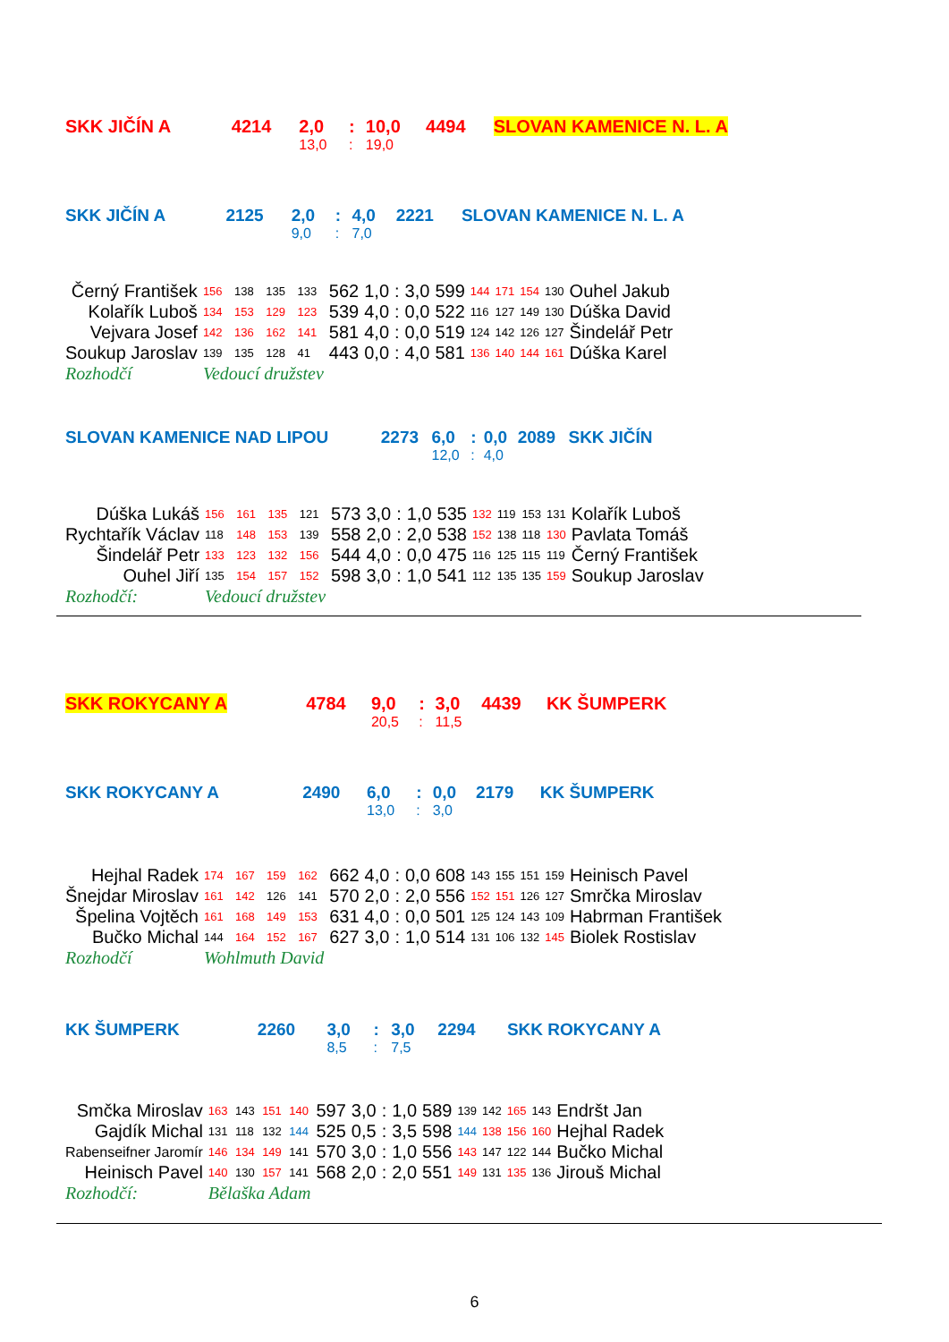| SKK JIČÍN A | 4214 | 2,0 | : | 10,0 | 4494 | SLOVAN KAMENICE N. L. A |
| | | 13,0 | : | 19,0 | | |
| SKK JIČÍN A | 2125 | 2,0 | : | 4,0 | 2221 | SLOVAN KAMENICE N. L. A |
| | | 9,0 | : | 7,0 | | |
| Černý František | 156 | 138 | 135 | 133 | 562 | 1,0 | : | 3,0 | 599 | 144 | 171 | 154 | 130 | Ouhel Jakub |
| Kolařík Luboš | 134 | 153 | 129 | 123 | 539 | 4,0 | : | 0,0 | 522 | 116 | 127 | 149 | 130 | Dúška David |
| Vejvara Josef | 142 | 136 | 162 | 141 | 581 | 4,0 | : | 0,0 | 519 | 124 | 142 | 126 | 127 | Šindelář Petr |
| Soukup Jaroslav | 139 | 135 | 128 | 41 | 443 | 0,0 | : | 4,0 | 581 | 136 | 140 | 144 | 161 | Dúška Karel |
| Rozhodčí | Vedoucí družstev | | | | | | | | | | | | | |
| SLOVAN KAMENICE NAD LIPOU | 2273 | 6,0 | : | 0,0 | 2089 | SKK JIČÍN |
| | | 12,0 | : | 4,0 | | |
| Dúška Lukáš | 156 | 161 | 135 | 121 | 573 | 3,0 | : | 1,0 | 535 | 132 | 119 | 153 | 131 | Kolařík Luboš |
| Rychtařík Václav | 118 | 148 | 153 | 139 | 558 | 2,0 | : | 2,0 | 538 | 152 | 138 | 118 | 130 | Pavlata Tomáš |
| Šindelář Petr | 133 | 123 | 132 | 156 | 544 | 4,0 | : | 0,0 | 475 | 116 | 125 | 115 | 119 | Černý František |
| Ouhel Jiří | 135 | 154 | 157 | 152 | 598 | 3,0 | : | 1,0 | 541 | 112 | 135 | 135 | 159 | Soukup Jaroslav |
| Rozhodčí: | Vedoucí družstev | | | | | | | | | | | | | |
| SKK ROKYCANY A | 4784 | 9,0 | : | 3,0 | 4439 | KK ŠUMPERK |
| | | 20,5 | : | 11,5 | | |
| SKK ROKYCANY A | 2490 | 6,0 | : | 0,0 | 2179 | KK ŠUMPERK |
| | | 13,0 | : | 3,0 | | |
| Hejhal Radek | 174 | 167 | 159 | 162 | 662 | 4,0 | : | 0,0 | 608 | 143 | 155 | 151 | 159 | Heinisch Pavel |
| Šnejdar Miroslav | 161 | 142 | 126 | 141 | 570 | 2,0 | : | 2,0 | 556 | 152 | 151 | 126 | 127 | Smrčka Miroslav |
| Špelina Vojtěch | 161 | 168 | 149 | 153 | 631 | 4,0 | : | 0,0 | 501 | 125 | 124 | 143 | 109 | Habrman František |
| Bučko Michal | 144 | 164 | 152 | 167 | 627 | 3,0 | : | 1,0 | 514 | 131 | 106 | 132 | 145 | Biolek Rostislav |
| Rozhodčí | Wohlmuth David | | | | | | | | | | | | | |
| KK ŠUMPERK | 2260 | 3,0 | : | 3,0 | 2294 | SKK ROKYCANY A |
| | | 8,5 | : | 7,5 | | |
| Smčka Miroslav | 163 | 143 | 151 | 140 | 597 | 3,0 | : | 1,0 | 589 | 139 | 142 | 165 | 143 | Endršt Jan |
| Gajdík Michal | 131 | 118 | 132 | 144 | 525 | 0,5 | : | 3,5 | 598 | 144 | 138 | 156 | 160 | Hejhal Radek |
| Rabenseifner Jaromír | 146 | 134 | 149 | 141 | 570 | 3,0 | : | 1,0 | 556 | 143 | 147 | 122 | 144 | Bučko Michal |
| Heinisch Pavel | 140 | 130 | 157 | 141 | 568 | 2,0 | : | 2,0 | 551 | 149 | 131 | 135 | 136 | Jirouš Michal |
| Rozhodčí: | Bělaška Adam | | | | | | | | | | | | | |
6